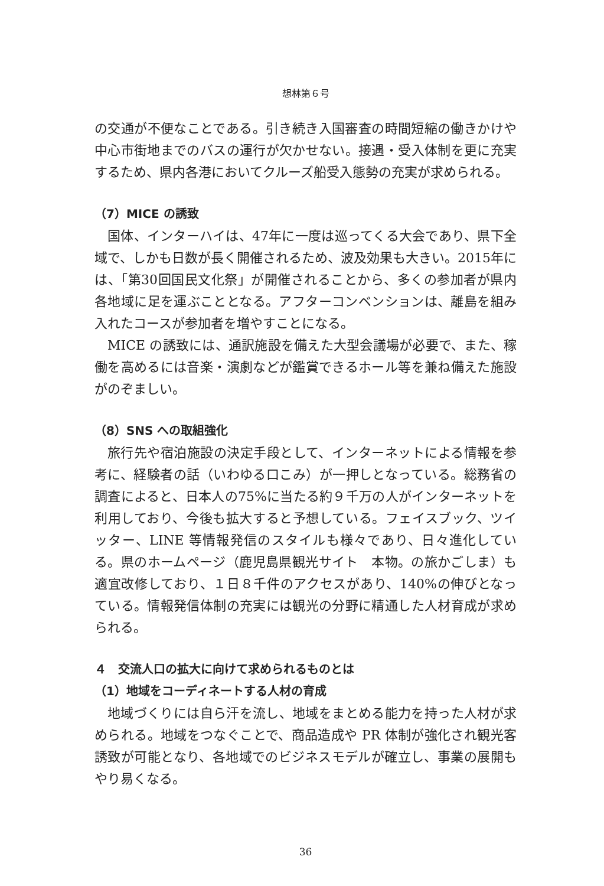想林第６号
の交通が不便なことである。引き続き入国審査の時間短縮の働きかけや中心市街地までのバスの運行が欠かせない。接遇・受入体制を更に充実するため、県内各港においてクルーズ船受入態勢の充実が求められる。
（7）MICE の誘致
国体、インターハイは、47年に一度は巡ってくる大会であり、県下全域で、しかも日数が長く開催されるため、波及効果も大きい。2015年には、「第30回国民文化祭」が開催されることから、多くの参加者が県内各地域に足を運ぶこととなる。アフターコンベンションは、離島を組み入れたコースが参加者を増やすことになる。
MICE の誘致には、通訳施設を備えた大型会議場が必要で、また、稼働を高めるには音楽・演劇などが鑑賞できるホール等を兼ね備えた施設がのぞましい。
（8）SNS への取組強化
旅行先や宿泊施設の決定手段として、インターネットによる情報を参考に、経験者の話（いわゆる口こみ）が一押しとなっている。総務省の調査によると、日本人の75%に当たる約９千万の人がインターネットを利用しており、今後も拡大すると予想している。フェイスブック、ツイッター、LINE 等情報発信のスタイルも様々であり、日々進化している。県のホームページ（鹿児島県観光サイト　本物。の旅かごしま）も適宜改修しており、１日８千件のアクセスがあり、140%の伸びとなっている。情報発信体制の充実には観光の分野に精通した人材育成が求められる。
４　交流人口の拡大に向けて求められるものとは
（1）地域をコーディネートする人材の育成
地域づくりには自ら汗を流し、地域をまとめる能力を持った人材が求められる。地域をつなぐことで、商品造成や PR 体制が強化され観光客誘致が可能となり、各地域でのビジネスモデルが確立し、事業の展開もやり易くなる。
36